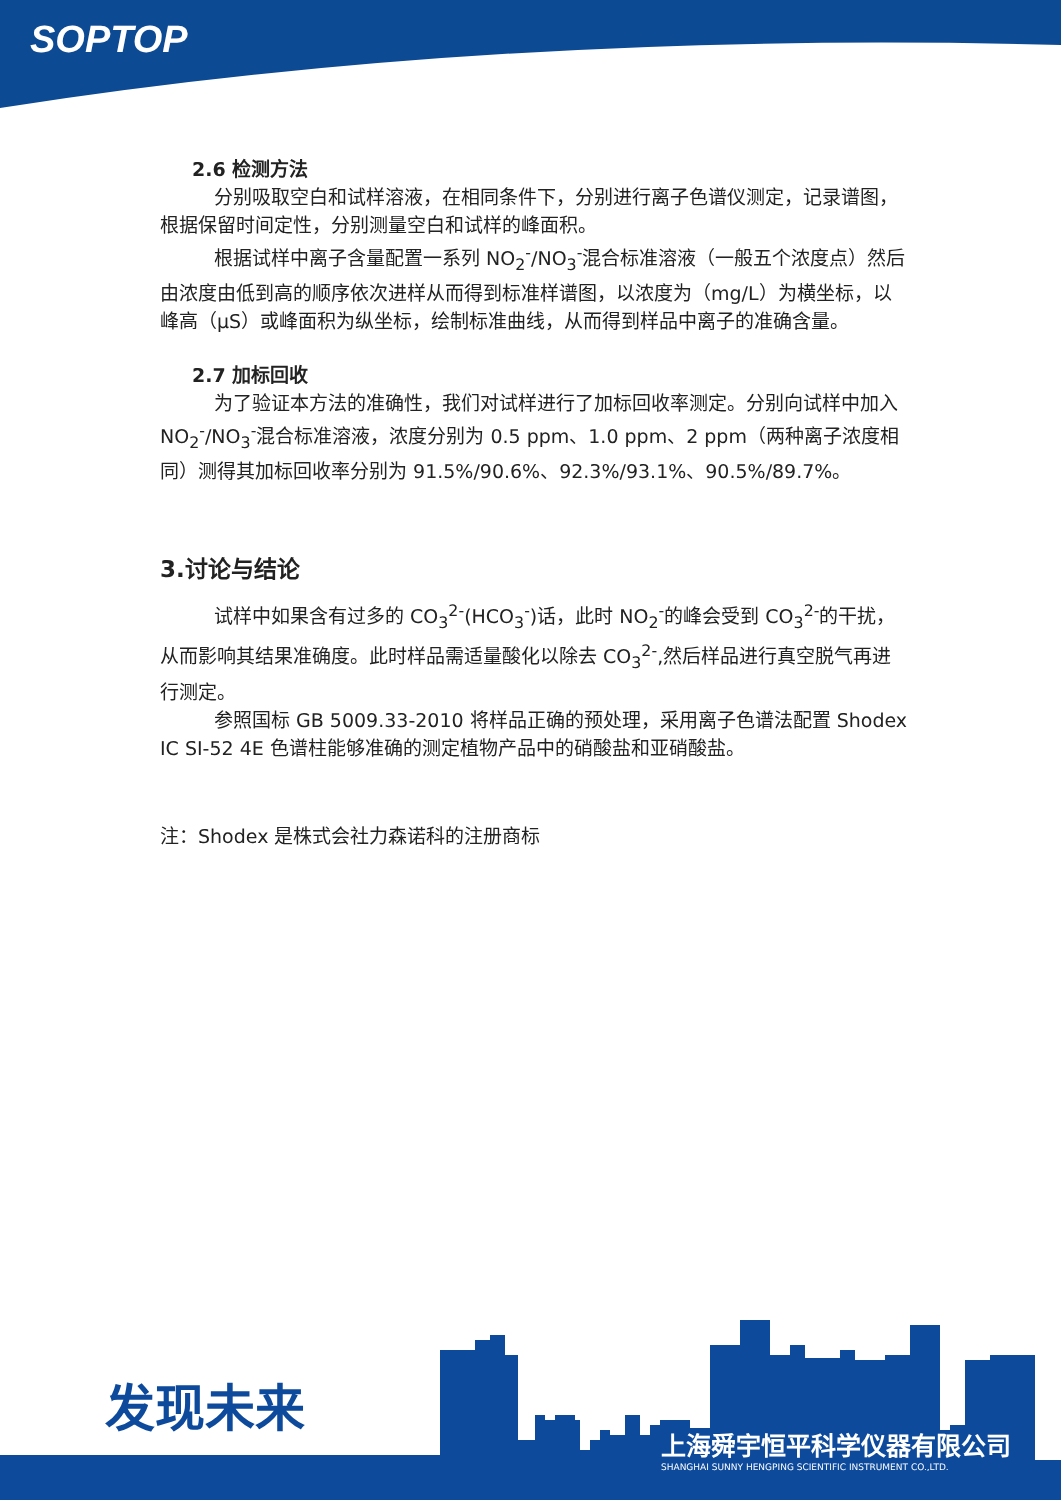SOPTOP
2.6 检测方法
分别吸取空白和试样溶液，在相同条件下，分别进行离子色谱仪测定，记录谱图，根据保留时间定性，分别测量空白和试样的峰面积。
根据试样中离子含量配置一系列 NO<sub>2</sub><sup>-</sup>/NO<sub>3</sub><sup>-</sup>混合标准溶液（一般五个浓度点）然后由浓度由低到高的顺序依次进样从而得到标准样谱图，以浓度为（mg/L）为横坐标，以峰高（μS）或峰面积为纵坐标，绘制标准曲线，从而得到样品中离子的准确含量。
2.7 加标回收
为了验证本方法的准确性，我们对试样进行了加标回收率测定。分别向试样中加入 NO<sub>2</sub><sup>-</sup>/NO<sub>3</sub><sup>-</sup>混合标准溶液，浓度分别为 0.5 ppm、1.0 ppm、2 ppm（两种离子浓度相同）测得其加标回收率分别为 91.5%/90.6%、92.3%/93.1%、90.5%/89.7%。
3.讨论与结论
试样中如果含有过多的 CO<sub>3</sub><sup>2-</sup>(HCO<sub>3</sub><sup>-</sup>)话，此时 NO<sub>2</sub><sup>-</sup>的峰会受到 CO<sub>3</sub><sup>2-</sup>的干扰，从而影响其结果准确度。此时样品需适量酸化以除去 CO<sub>3</sub><sup>2-</sup>,然后样品进行真空脱气再进行测定。
参照国标 GB 5009.33-2010 将样品正确的预处理，采用离子色谱法配置 Shodex IC SI-52 4E 色谱柱能够准确的测定植物产品中的硝酸盐和亚硝酸盐。
注：Shodex 是株式会社力森诺科的注册商标
发现未来
上海舜宇恒平科学仪器有限公司
SHANGHAI SUNNY HENGPING SCIENTIFIC INSTRUMENT CO.,LTD.